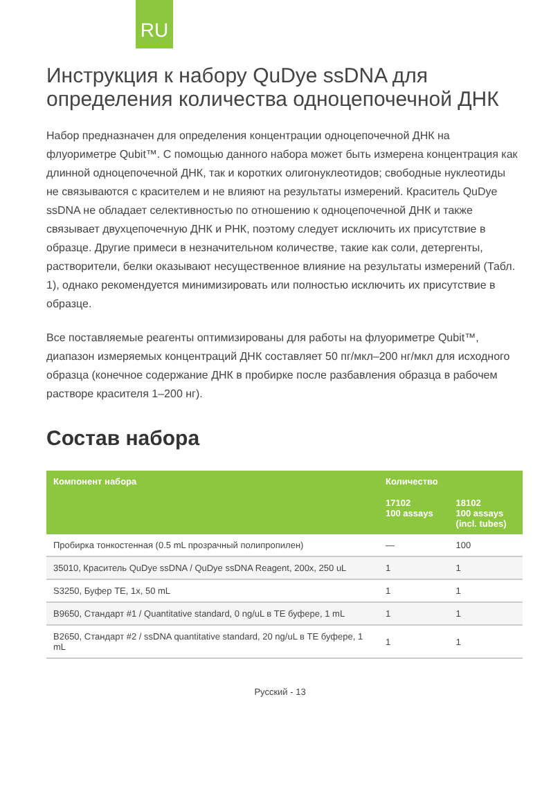RU
Инструкция к набору QuDye ssDNA для определения количества одноцепочечной ДНК
Набор предназначен для определения концентрации одноцепочечной ДНК на флуориметре Qubit™. С помощью данного набора может быть измерена концентрация как длинной одноцепочечной ДНК, так и коротких олигонуклеотидов; свободные нуклеотиды не связываются с красителем и не влияют на результаты измерений. Краситель QuDye ssDNA не обладает селективностью по отношению к одноцепочечной ДНК и также связывает двухцепочечную ДНК и РНК, поэтому следует исключить их присутствие в образце. Другие примеси в незначительном количестве, такие как соли, детергенты, растворители, белки оказывают несущественное влияние на результаты измерений (Табл. 1), однако рекомендуется минимизировать или полностью исключить их присутствие в образце.
Все поставляемые реагенты оптимизированы для работы на флуориметре Qubit™, диапазон измеряемых концентраций ДНК составляет 50 пг/мкл–200 нг/мкл для исходного образца (конечное содержание ДНК в пробирке после разбавления образца в рабочем растворе красителя 1–200 нг).
Состав набора
| Компонент набора | Количество | |
| --- | --- | --- |
| | 17102 100 assays | 18102 100 assays (incl. tubes) |
| Пробирка тонкостенная (0.5 mL прозрачный полипропилен) | — | 100 |
| 35010, Краситель QuDye ssDNA / QuDye ssDNA Reagent, 200x, 250 uL | 1 | 1 |
| S3250, Буфер TE, 1x, 50 mL | 1 | 1 |
| B9650, Стандарт #1 / Quantitative standard, 0 ng/uL в TE буфере, 1 mL | 1 | 1 |
| B2650, Стандарт #2 / ssDNA quantitative standard, 20 ng/uL в TE буфере, 1 mL | 1 | 1 |
Русский - 13